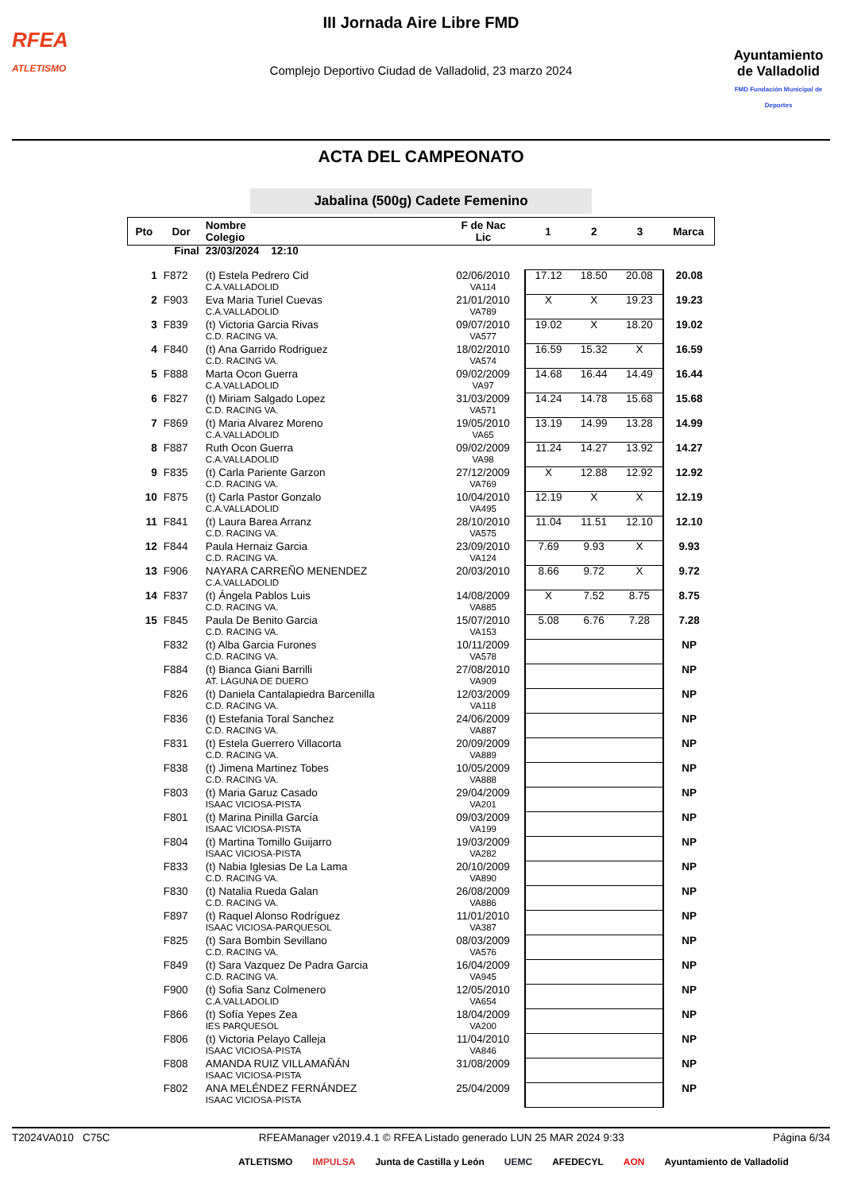RFEA
ATLETISMO
III Jornada Aire Libre FMD
Complejo Deportivo Ciudad de Valladolid, 23 marzo 2024
Ayuntamiento
de Valladolid
FMD Fundación Municipal de Deportes
ACTA DEL CAMPEONATO
Jabalina (500g) Cadete Femenino
| Pto | Dor | Nombre Colegio | F de Nac Lic | 1 | 2 | 3 | Marca |
| --- | --- | --- | --- | --- | --- | --- | --- |
| Final | | 23/03/2024 12:10 | | | | | |
| 1 | F872 | (t) Estela Pedrero Cid C.A.VALLADOLID | 02/06/2010 VA114 | 17.12 | 18.50 | 20.08 | 20.08 |
| 2 | F903 | Eva Maria Turiel Cuevas C.A.VALLADOLID | 21/01/2010 VA789 | X | X | 19.23 | 19.23 |
| 3 | F839 | (t) Victoria Garcia Rivas C.D. RACING VA. | 09/07/2010 VA577 | 19.02 | X | 18.20 | 19.02 |
| 4 | F840 | (t) Ana Garrido Rodriguez C.D. RACING VA. | 18/02/2010 VA574 | 16.59 | 15.32 | X | 16.59 |
| 5 | F888 | Marta Ocon Guerra C.A.VALLADOLID | 09/02/2009 VA97 | 14.68 | 16.44 | 14.49 | 16.44 |
| 6 | F827 | (t) Miriam Salgado Lopez C.D. RACING VA. | 31/03/2009 VA571 | 14.24 | 14.78 | 15.68 | 15.68 |
| 7 | F869 | (t) Maria Alvarez Moreno C.A.VALLADOLID | 19/05/2010 VA65 | 13.19 | 14.99 | 13.28 | 14.99 |
| 8 | F887 | Ruth Ocon Guerra C.A.VALLADOLID | 09/02/2009 VA98 | 11.24 | 14.27 | 13.92 | 14.27 |
| 9 | F835 | (t) Carla Pariente Garzon C.D. RACING VA. | 27/12/2009 VA769 | X | 12.88 | 12.92 | 12.92 |
| 10 | F875 | (t) Carla Pastor Gonzalo C.A.VALLADOLID | 10/04/2010 VA495 | 12.19 | X | X | 12.19 |
| 11 | F841 | (t) Laura Barea Arranz C.D. RACING VA. | 28/10/2010 VA575 | 11.04 | 11.51 | 12.10 | 12.10 |
| 12 | F844 | Paula Hernaiz Garcia C.D. RACING VA. | 23/09/2010 VA124 | 7.69 | 9.93 | X | 9.93 |
| 13 | F906 | NAYARA CARREÑO MENENDEZ C.A.VALLADOLID | 20/03/2010 | 8.66 | 9.72 | X | 9.72 |
| 14 | F837 | (t) Ángela Pablos Luis C.D. RACING VA. | 14/08/2009 VA885 | X | 7.52 | 8.75 | 8.75 |
| 15 | F845 | Paula De Benito Garcia C.D. RACING VA. | 15/07/2010 VA153 | 5.08 | 6.76 | 7.28 | 7.28 |
| | F832 | (t) Alba Garcia Furones C.D. RACING VA. | 10/11/2009 VA578 | | | | NP |
| | F884 | (t) Bianca Giani Barrilli AT. LAGUNA DE DUERO | 27/08/2010 VA909 | | | | NP |
| | F826 | (t) Daniela Cantalapiedra Barcenilla C.D. RACING VA. | 12/03/2009 VA118 | | | | NP |
| | F836 | (t) Estefania Toral Sanchez C.D. RACING VA. | 24/06/2009 VA887 | | | | NP |
| | F831 | (t) Estela Guerrero Villacorta C.D. RACING VA. | 20/09/2009 VA889 | | | | NP |
| | F838 | (t) Jimena Martinez Tobes C.D. RACING VA. | 10/05/2009 VA888 | | | | NP |
| | F803 | (t) Maria Garuz Casado ISAAC VICIOSA-PISTA | 29/04/2009 VA201 | | | | NP |
| | F801 | (t) Marina Pinilla García ISAAC VICIOSA-PISTA | 09/03/2009 VA199 | | | | NP |
| | F804 | (t) Martina Tomillo Guijarro ISAAC VICIOSA-PISTA | 19/03/2009 VA282 | | | | NP |
| | F833 | (t) Nabia Iglesias De La Lama C.D. RACING VA. | 20/10/2009 VA890 | | | | NP |
| | F830 | (t) Natalia Rueda Galan C.D. RACING VA. | 26/08/2009 VA886 | | | | NP |
| | F897 | (t) Raquel Alonso Rodríguez ISAAC VICIOSA-PARQUESOL | 11/01/2010 VA387 | | | | NP |
| | F825 | (t) Sara Bombin Sevillano C.D. RACING VA. | 08/03/2009 VA576 | | | | NP |
| | F849 | (t) Sara Vazquez De Padra Garcia C.D. RACING VA. | 16/04/2009 VA945 | | | | NP |
| | F900 | (t) Sofia Sanz Colmenero C.A.VALLADOLID | 12/05/2010 VA654 | | | | NP |
| | F866 | (t) Sofía Yepes Zea IES PARQUESOL | 18/04/2009 VA200 | | | | NP |
| | F806 | (t) Victoria Pelayo Calleja ISAAC VICIOSA-PISTA | 11/04/2010 VA846 | | | | NP |
| | F808 | AMANDA RUIZ VILLAMAÑÁN ISAAC VICIOSA-PISTA | 31/08/2009 | | | | NP |
| | F802 | ANA MELÉNDEZ FERNÁNDEZ ISAAC VICIOSA-PISTA | 25/04/2009 | | | | NP |
T2024VA010 C75C RFEAManager v2019.4.1 © RFEA Listado generado LUN 25 MAR 2024 9:33 Página 6/34
ATLETISMO IMPULSA Junta de Castilla y León UEMC AFEDECYL AON Ayuntamiento de Valladolid